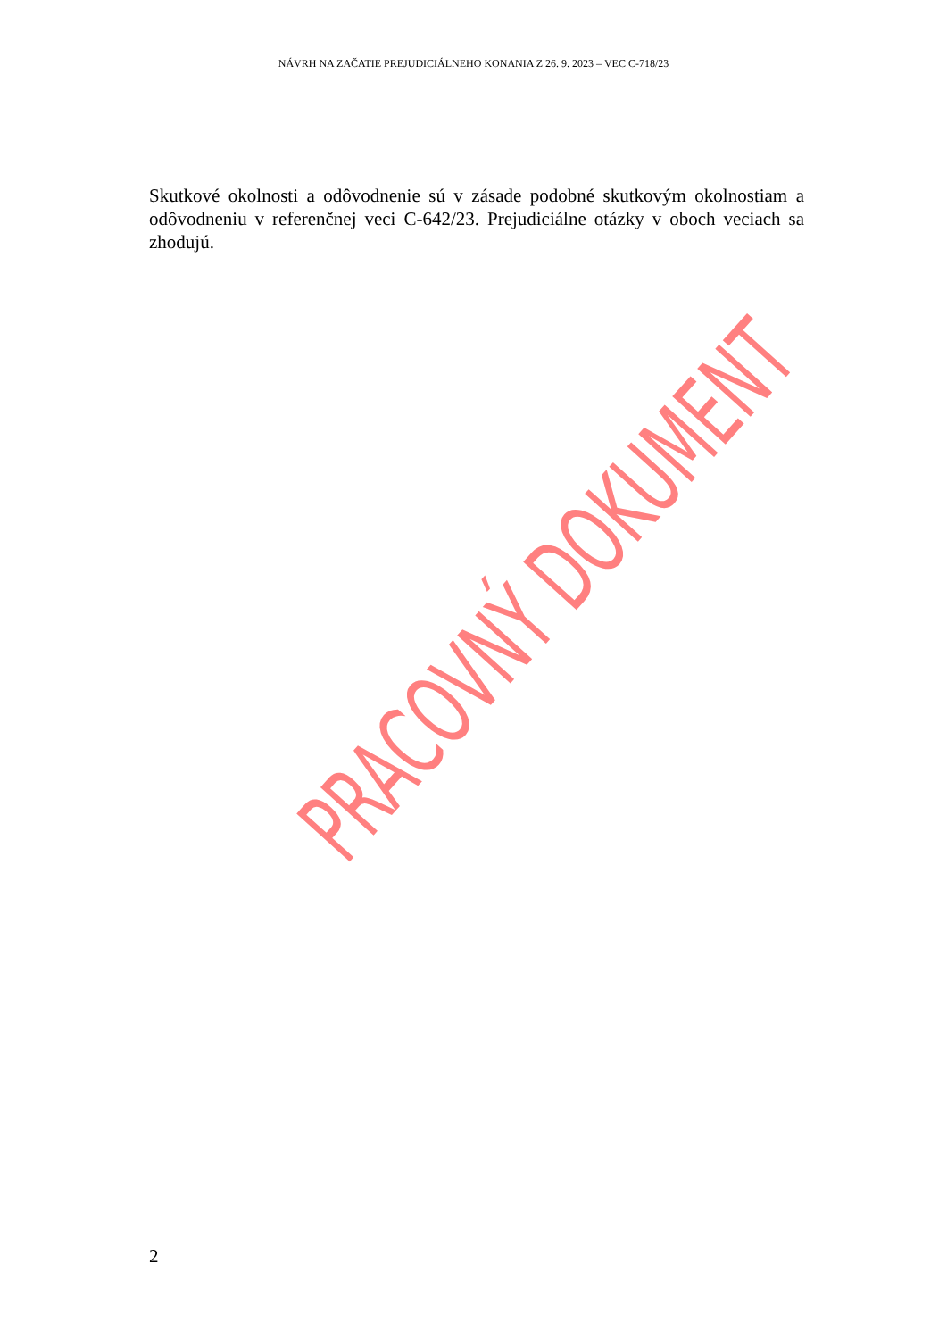NÁVRH NA ZAČATIE PREJUDICIÁLNEHO KONANIA Z 26. 9. 2023 – VEC C-718/23
Skutkové okolnosti a odôvodnenie sú v zásade podobné skutkovým okolnostiam a odôvodneniu v referenčnej veci C-642/23. Prejudiciálne otázky v oboch veciach sa zhodujú.
PRACOVNÝ DOKUMENT
2